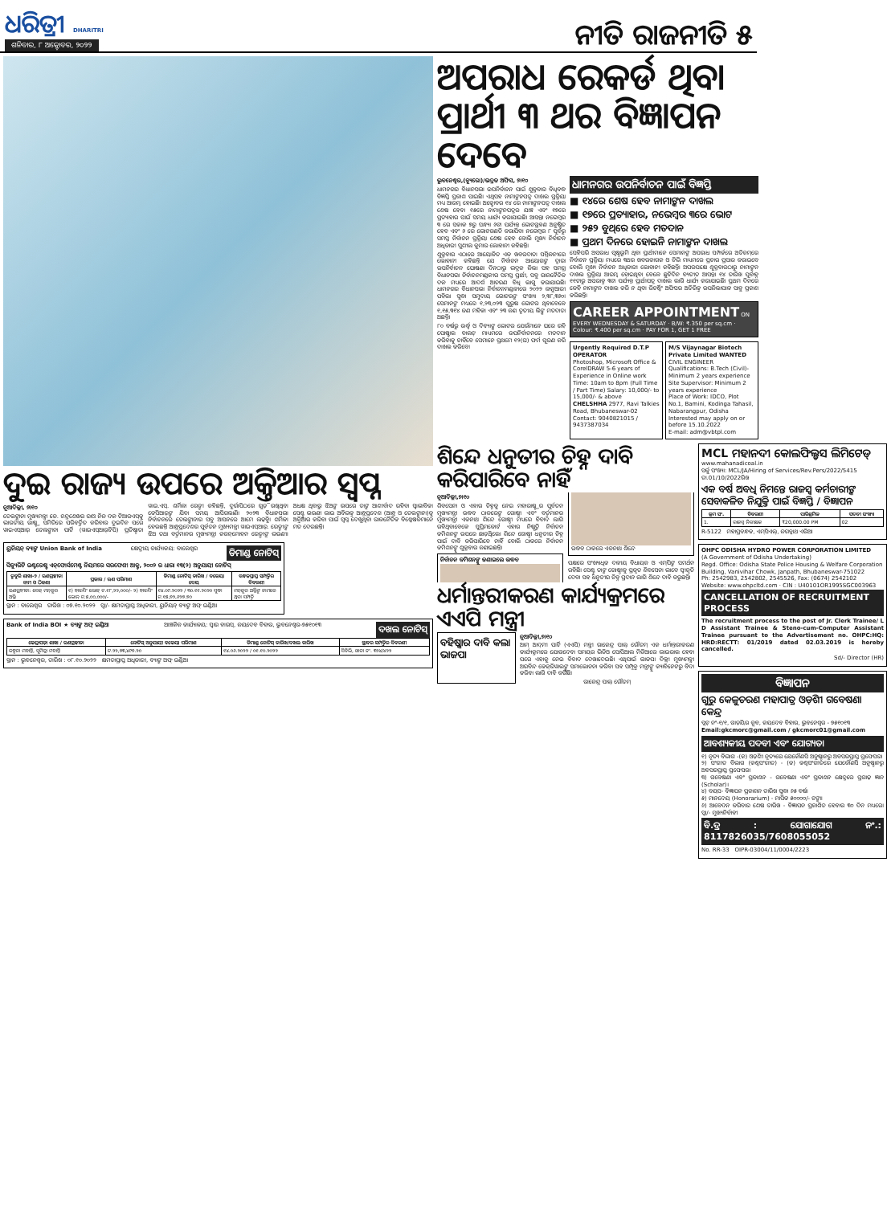ଧରିତ୍ରୀ DHARITRI
ଶନିବାର, ୮ ଅକ୍ଟୋବର, ୨୦୨୨
ନୀତି ରାଜନୀତି ୫
ଦୁଇ ରାଜ୍ୟ ଉପରେ ଅକ୍ତିଆର ସ୍ୱପ୍ନ
ନୂଆଦିଲ୍ଲୀ, ୭।୧୦
ତେଲଙ୍ଗାନା ମୁଖ୍ୟମନ୍ତ୍ରୀ କେ. ଚନ୍ଦ୍ରଶେଖର ରାଓ ନିଜ ଦଳ ଟିଆରଏସ୍‌କୁ ଭାରତୀୟ ରାଷ୍ଟ୍ର ସମିତିରେ ପରିବର୍ତ୍ତିତ କରିବାର ଦୁଇଦିନ ପରେ ୱାଇଏସ୍‌ଆର୍ ତେଲଙ୍ଗାନା ପାର୍ଟି (ୱାଇଏସ୍‌ଆର୍‌ଟିପି) ପ୍ରତିଷ୍ଠାତା ୱାଇ.ଏସ୍. ଶର୍ମିଳା ରେଡ୍ଡୀ କହିଛନ୍ତି, ଦୁର୍ଗାପିଠରେ ଗୁଡ଼ି ରଖିଥିବା କେସିଆର୍‌ଙ୍କ ଯିବା ସମୟ ଆସିଗଲାଣି। ୨୦୨୩ ବିଧାନସଭା ନିର୍ବାଚନରେ ତେଲଙ୍ଗାନାର ସବୁ ଆସନରେ ଆମେ ଲଢ଼ିବୁ। ଶର୍ମିଳା ହେଉଛନ୍ତି ଆନ୍ଧ୍ରପ୍ରଦେଶର ପୂର୍ବତନ ମୁଖ୍ୟମନ୍ତ୍ରୀ ୱାଇଏସ୍‌ଆର୍. ରେଡ୍ଡୀଙ୍କ ଝିଅ ତଥା ବର୍ତ୍ତମାନର ମୁଖ୍ୟମନ୍ତ୍ରୀ ଜଗନ୍‌ମୋହନ ରେଡ୍ଡୀଙ୍କ ଭଉଣୀ। ଅଧକ୍ଷ ଥିବାରୁ ଝିଅଙ୍କ ଉପରେ ତାଙ୍କ ଆଶୀର୍ବାଦ ରହିବା ସ୍ୱାଭାବିକ। ସେଣ୍ଟୁ ଭଉଣୀ ଭାଇ ଅବିଭକ୍ତ ଆନ୍ଧ୍ରପ୍ରଦେଶ (ଆନ୍ଧ୍ର ଓ ତେଲଙ୍ଗାନା)କୁ ଅକ୍ତିଆର କରିବା ପାଇଁ ସ୍ୱପ୍ନ ଦେଖୁଥିବା ରାଜନୈତିକ ବିଶ୍ଳେଷକମାନେ ମତ ଦେଉଛନ୍ତି।
ୟୁନିୟନ୍ ବ୍ୟାଙ୍କ Union Bank of India କ୍ଷେତ୍ରୀୟ କାର୍ଯ୍ୟାଳୟ: ବାଲେଶ୍ୱର ଡିମାଣ୍ଡ ନୋଟିସ୍
ସିକ୍ୟୁରିଟି ଇଣ୍ଟରେଷ୍ଟ ଏନ୍‌ଫୋର୍ସମେଣ୍ଟ ନିୟମରେ ସରଫେଶୀ ଆକ୍ଟ, ୨୦୦୨ ର ଧାରା ୧୩(୨) ଅନୁଯାୟୀ ନୋଟିସ୍
| ତୁବୁରି ଶାଖା-୨ / ଋଣଗ୍ରହୀତା ନାମ ଓ ଠିକଣା | ପ୍ରକାର / ଋଣ ପରିମାଣ | ଡିମାଣ୍ଡ ନୋଟିସ୍ ତାରିଖ / ବକେୟା ଦେୟ | ବନ୍ଧକପ୍ରାପ୍ତ ସମ୍ପତ୍ତିର ବିବରଣୀ |
| --- | --- | --- | --- |
| ଋଣଗ୍ରହୀତା: ସେକ୍ ମନ୍‌ଜୁର ଅଲ୍ଲି | ୧) ହାଉସିଂ ଲୋନ୍ ଟ.୧୮,୨୨,୦୦୦/- ୨) ହାଉସିଂ ଲୋନ୍ ଟ.୫,୦୦,୦୦୦/- | ୧୪.୦୯.୨୦୨୨ / ୩୦.୧୧.୨୦୨୦ ସୁଦ୍ଧା ଟ.୧୫,୭୨,୬୨୭.୭୦ | ମନ୍‌ଜୁର ଅଲ୍ଲିଙ୍କ ନାମରେ ଥିବା ସମ୍ପତ୍ତି |
ସ୍ଥାନ : ବାଲେଶ୍ୱର ତାରିଖ : ୦୭.୧୦.୨୦୨୨ ସ୍ୱା/- କ୍ଷମତାପ୍ରାପ୍ତ ଅଧିକାରୀ, ୟୁନିୟନ୍ ବ୍ୟାଙ୍କ ଅଫ୍ ଇଣ୍ଡିଆ
Bank of India BOI ★ ବ୍ୟାଙ୍କ ଅଫ୍ ଇଣ୍ଡିଆ ଆଞ୍ଚଳିକ କାର୍ଯ୍ୟାଳୟ: ସ୍ୱାର ହାଉସ୍, ଜୟଦେବ ବିହାର, ଭୁବନେଶ୍ୱର-୭୫୧୦୧୩ ଦଖଲ ନୋଟିସ୍
| କେନ୍ଦ୍ରାପଡ଼ା ଶାଖା / ଋଣଗ୍ରହୀତା | ନୋଟିସ୍ ଅନୁଯାୟୀ ବକେୟା ପରିମାଣ | ଡିମାଣ୍ଡ ନୋଟିସ୍ ତାରିଖ/ଦଖଲ ତାରିଖ | ସ୍ଥାବର ସମ୍ପତ୍ତିର ବିବରଣୀ |
| --- | --- | --- | --- |
| କଳ୍ପନା ମହାନ୍ତି, ସୁମିତ୍ରା ମହାନ୍ତି | ଟ.୨୨,୭୩,୪୯୭.୨୦ | ୧୪.୦୬.୨୦୨୨ / ୦୧.୧୦.୨୦୨୨ | ସିବିଲି, ଖାତା ନଂ. ୩୨୪/୪୨୨ |
ସ୍ଥାନ : ଭୁବନେଶ୍ୱର, ତାରିଖ : ୦୮.୧୦.୨୦୨୨ କ୍ଷମତାପ୍ରାପ୍ତ ଅଧିକାରୀ, ବ୍ୟାଙ୍କ ଅଫ୍ ଇଣ୍ଡିଆ
ଅପରାଧ ରେକର୍ଡ ଥିବା ପ୍ରାର୍ଥୀ ୩ ଥର ବିଜ୍ଞାପନ ଦେବେ
ଭୁବନେଶ୍ୱର,(ବ୍ୟୁରୋ)/ଭଦ୍ରକ ଅଫିସ, ୭।୧୦
ଧାମନଗର ବିଧାନସଭା ଉପନିର୍ବାଚନ ପାଇଁ ଶୁକ୍ରବାର ବିଧିବଦ୍ଧ ବିଜ୍ଞପ୍ତି ପ୍ରକାଶ ପାଇଛି। ଏଥିସହ ନାମାଙ୍କନପତ୍ର ଦାଖଲ ପ୍ରକ୍ରିୟା ମଧ୍ୟ ଆରମ୍ଭ ହୋଇଛି। ଅକ୍ଟୋବର ୧୪ ରେ ନାମାଙ୍କନପତ୍ର ଦାଖଲ ଶେଷ ହେବ। ୧୫ରେ ନାମାଙ୍କନପତ୍ରର ଯାଞ୍ଚ ଏବଂ ୧୭ରେ ପ୍ରତ୍ୟାହାର ପାଇଁ ସମୟ ଧାର୍ଯ୍ୟ କରାଯାଇଛି। ଆସନ୍ତା ନଭେମ୍ବର ୩ ରେ ସକାଳ ୭ରୁ ସନ୍ଧ୍ୟା ୬ଟା ପର୍ଯ୍ୟନ୍ତ ଭୋଟଗ୍ରହଣ ଅନୁଷ୍ଠିତ ହେବ ଏବଂ ୬ ରେ ଭୋଟଗଣତି କରାଯିବ। ନଭେମ୍ବର ୮ ପୂର୍ବରୁ ସମସ୍ତ ନିର୍ବାଚନ ପ୍ରକ୍ରିୟା ଶେଷ ହେବ ବୋଲି ମୁଖ୍ୟ ନିର୍ବାଚନ ଅଧିକାରୀ ସୁଶୀଲ କୁମାର ଲୋହାନୀ କହିଛନ୍ତି।
ଶୁକ୍ରବାର ଏଠାରେ ଆୟୋଜିତ ଏକ ଖବରଦାତା ସମ୍ମିଳନୀରେ ଲୋହାନୀ କହିଛନ୍ତି ଯେ ନିର୍ବାଚନ ଆୟୋଗଙ୍କ ଦ୍ୱାରା ଉପନିର୍ବାଚନ ଘୋଷଣା ଦିନଠାରୁ ଭଦ୍ରକ ଜିଲା ସହ ସମଗ୍ର ବିଧାନସଭା ନିର୍ବାଚନମଣ୍ଡଳୀର ସମସ୍ତ ପ୍ରାର୍ଥୀ, ସବୁ ରାଜନୈତିକ ଦଳ ମଧ୍ୟରେ ଆଦର୍ଶ ଆଚରଣ ବିଧି ଲାଗୁ କରାଯାଇଛି। ଧାମନଗର ବିଧାନସଭା ନିର୍ବାଚନମଣ୍ଡଳୀରେ ୨୦୨୨ ଜାନୁଆରୀ ପହିଲା ସୁଦ୍ଧା ସମୁଦାୟ ଭୋଟରଙ୍କ ସଂଖ୍ୟା ୨,୩୮,୩୬୦। ସେମାନଙ୍କ ମଧ୍ୟରେ ୧,୨୩,୦୨୩ ପୁରୁଷ ଭୋଟର ଥିବାବେଳେ ୧,୧୫,୩୧୪ ଜଣ ମହିଳା ଏବଂ ୨୩ ଜଣ ତୃତୀୟ ଲିଙ୍ଗ ମତଦାତା ଅଛନ୍ତି।
୮୦ ବର୍ଷରୁ ଊର୍ଦ୍ଧ୍ୱ ଓ ଦିବ୍ୟାଙ୍ଗ ଭୋଟର ଯେଉଁମାନେ ଘରେ ରହି ପୋଷ୍ଟାଲ ବାଲଟ୍ ମାଧ୍ୟମରେ ଉପନିର୍ବାଚନରେ ମତଦାନ କରିବାକୁ ଚାହିଁବେ ସେମାନେ ପ୍ରଥମେ ୧୨(ଘ) ଫର୍ମ ପୂରଣ କରି ଦାଖଲ କରିବେ।
ଧାମନଗର ଉପନିର୍ବାଚନ ପାଇଁ ବିଜ୍ଞପ୍ତି
■ ୧୪ରେ ଶେଷ ହେବ ନାମାଙ୍କନ ଦାଖଲ
■ ୧୭ରେ ପ୍ରତ୍ୟାହାର, ନଭେମ୍ବର ୩ରେ ଭୋଟ
■ ୨୫୨ ବୁଥ୍‌ରେ ହେବ ମତଦାନ
■ ପ୍ରଥମ ଦିନରେ ହୋଇନି ନାମାଙ୍କନ ଦାଖଲ
ସେହିପରି ଅପରାଧ ପୃଷ୍ଠଭୂମି ଥିବା ପ୍ରାର୍ଥୀମାନେ ସେମାନଙ୍କ ଅପରାଧ ସମ୍ପର୍କରେ ଅତିକମ୍‌ରେ ନିର୍ବାଚନ ପ୍ରକ୍ରିୟା ମଧ୍ୟରେ ୩ଥର ଖବରକାଗଜ ଓ ଟିଭି ମାଧ୍ୟମରେ ପ୍ରଚାର ପ୍ରସାର କରାଇବେ ବୋଲି ମୁଖ୍ୟ ନିର୍ବାଚନ ଅଧିକାରୀ ଲୋହାନୀ କହିଛନ୍ତି। ଅପରପକ୍ଷେ ଶୁକ୍ରବାରଠାରୁ ନାମାଙ୍କନ ଦାଖଲ ପ୍ରକ୍ରିୟା ଆରମ୍ଭ ହୋଇଥିବା ବେଳେ ଛୁଟିଦିନ ବ୍ୟତୀତ ଆସନ୍ତା ୧୪ ତାରିଖ ପୂର୍ବାହ୍ନ ୧୧ଟାରୁ ଅପରାହ୍ନ ୩ଟା ପର୍ଯ୍ୟନ୍ତ ପ୍ରାର୍ଥୀପତ୍ର ଦାଖଲ ଲାଗି ଧାର୍ଯ୍ୟ କରାଯାଇଛି। ପ୍ରଥମ ଦିନରେ କେହି ନାମାଙ୍କନ ଦାଖଲ କରି ନ ଥିବା ରିଟର୍ଣ୍ଣିଂ ଅଫିସର ଅତିରିକ୍ତ ଉପଜିଲାପାଳ ସାହୁ ପ୍ରକାଶ କରିଛନ୍ତି।
CAREER APPOINTMENT ON EVERY WEDNESDAY & SATURDAY · B/W: ₹.350 per sq.cm · Colour: ₹.400 per sq.cm · PAY FOR 1, GET 1 FREE
Urgently Required D.T.P OPERATOR
Photoshop, Microsoft Office & CorelDRAW 5-6 years of Experience in Online work
Time: 10am to 8pm (Full Time / Part Time) Salary: 10,000/- to 15,000/- & above
CHELSHHA 2977, Ravi Talkies Road, Bhubaneswar-02
Contact: 9040821015 / 9437387034
M/S Vijaynagar Biotech Private Limited WANTED
CIVIL ENGINEER
Qualifications: B.Tech (Civil)-Minimum 2 years experience
Site Supervisor: Minimum 2 years experience
Place of Work: IDCO, Plot No.1, Bamini, Kodinga Tahasil, Nabarangpur, Odisha
Interested may apply on or before 15.10.2022
E-mail: adm@vbtpl.com
ଶିନ୍ଦେ ଧନୁତୀର ଚିହ୍ନ ଦାବି କରିପାରିବେ ନାହିଁ
ନୂଆଦିଲ୍ଲୀ,୭।୧୦
ଶିବସେନା ଓ ଏହାର ଚିହ୍ନକୁ ନେଇ ମହାରାଷ୍ଟ୍ରର ପୂର୍ବତନ ମୁଖ୍ୟମନ୍ତ୍ରୀ ଉଦ୍ଧବ ଠାକରେଙ୍କ ଗୋଷ୍ଠୀ ଏବଂ ବର୍ତ୍ତମାନର ମୁଖ୍ୟମନ୍ତ୍ରୀ ଏକନାଥ ଶିନ୍ଦେ ଗୋଷ୍ଠୀ ମଧ୍ୟରେ ବିବାଦ ଲାଗି ରହିଥିବାବେଳେ ସୁପ୍ରିମକୋର୍ଟ ଏହାର ନିଷ୍ପତ୍ତି ନିର୍ବାଚନ କମିଶନଙ୍କ ଉପରେ ଛାଡ଼ିଥିଲେ। ଶିନ୍ଦେ ଗୋଷ୍ଠୀ ଧନୁତୀର ଚିହ୍ନ ପାଇଁ ଦାବି କରିପାରିବେ ନାହିଁ ବୋଲି ଠାକରେ ନିର୍ବାଚନ କମିଶନଙ୍କୁ ଶୁକ୍ରବାର ଜଣାଇଛନ୍ତି।
ନିର୍ବାଚନ କମିଶନଙ୍କୁ ଜଣାଇଲେ ଉଦ୍ଧବ
ଉଦ୍ଧବ ଠାକରେ ଏକନାଥ ଶିନ୍ଦେ
ପକ୍ଷରେ ସଂଖ୍ୟାଧିକ ଦଳୀୟ ବିଧାୟକ ଓ ଏମ୍‌ପିଙ୍କ ସମର୍ଥନ ରହିଛି। ସେଣ୍ଟୁ ତାଙ୍କ ଗୋଷ୍ଠୀକୁ ପ୍ରକୃତ ଶିବସେନା ଭାବେ ସ୍ୱୀକୃତି ଦେବା ସହ ଧନୁତୀର ଚିହ୍ନ ପ୍ରଦାନ ଲାଗି ଶିନ୍ଦେ ଦାବି କରୁଛନ୍ତି।
ଧର୍ମାନ୍ତରୀକରଣ କାର୍ଯ୍ୟକ୍ରମରେ ଏଏପି ମନ୍ତ୍ରୀ
ବହିଷ୍କାର ଦାବି କଲା ଭାଜପା
ନୂଆଦିଲ୍ଲୀ,୭।୧୦
ଆମ୍ ଆଦ୍‌ମୀ ପାର୍ଟି (ଏଏପି) ମନ୍ତ୍ରୀ ରାଜେନ୍ଦ୍ର ପାଲ୍ ଗୌତମ୍ ଏକ ଧର୍ମାନ୍ତରୀକରଣ କାର୍ଯ୍ୟକ୍ରମରେ ଯୋଗଦେବା ସମୟର ଭିଡିଓ ସୋସିଆଲ ମିଡିଆରେ ଭାଇରାଲ ହେବା ପରେ ଏହାକୁ ନେଇ ବିବାଦ ଦେଖାଦେଇଛି। ଏଥିପାଇଁ ଭାଜପା ଦିଲ୍ଲୀ ମୁଖ୍ୟମନ୍ତ୍ରୀ ଅରବିନ୍ଦ କେଜ୍‌ରିୱାଲଙ୍କୁ ସମାଲୋଚନା କରିବା ସହ ସମ୍ପୃକ୍ତ ମନ୍ତ୍ରୀଙ୍କୁ କ୍ୟାବିନେଟରୁ ବିଦା କରିବା ଲାଗି ଦାବି କରିଛି।
ରାଜେନ୍ଦ୍ର ପାଲ୍ ଗୌତମ୍
MCL ମହାନଦୀ କୋଲଫିଲ୍ଡସ ଲିମିଟେଡ୍
www.mahanadicoal.in
ସର୍କୁ ସଂଖ୍ୟା: MCL/JA/Hiring of Services/Rev.Pers/2022/5415 ତା.01/10/2022ରିଖ
ଏକ ବର୍ଷ ଅବଧି ନିମନ୍ତେ ରାଜସ୍ୱ କର୍ମଚାରୀଙ୍କ ସେବାକଳିତ ନିଯୁକ୍ତି ପାଇଁ ବିଜ୍ଞପ୍ତି / ବିଜ୍ଞାପନ
| କ୍ରମ ସଂ. | ବିବରଣୀ | ପାରିଶ୍ରମିକ | ପଦବୀ ସଂଖ୍ୟା |
| --- | --- | --- | --- |
| 1. | ରାଜସ୍ୱ ନିରୀକ୍ଷକ | ₹20,000.00 PM | 02 |
R-5122 ମହାପ୍ରବନ୍ଧକ, ଏମ୍‌ସିଏଲ୍, ଜଗନ୍ନାଥ ଏରିଆ
OHPC ODISHA HYDRO POWER CORPORATION LIMITED
(A Government of Odisha Undertaking)
Regd. Office: Odisha State Police Housing & Welfare Corporation Building, Vanivihar Chowk, Janpath, Bhubaneswar-751022
Ph: 2542983, 2542802, 2545526, Fax: (0674) 2542102
Website: www.ohpcltd.com · CIN : U40101OR1995SGC003963
CANCELLATION OF RECRUITMENT PROCESS
The recruitment process to the post of Jr. Clerk Trainee/ L D Assistant Trainee & Steno-cum-Computer Assistant Trainee pursuant to the Advertisement no. OHPC:HQ: HRD:RECTT: 01/2019 dated 02.03.2019 is hereby cancelled.
Sd/- Director (HR)
ବିଜ୍ଞାପନ
ଗୁରୁ କେଳୁଚରଣ ମହାପାତ୍ର ଓଡ଼ିଶୀ ଗବେଷଣା କେନ୍ଦ୍ର
ପ୍ଲଟ୍ ନଂ-୧/୧, ଗାଡ଼ିୟର କ୍ଲବ, ଜୟଦେବ ବିହାର, ଭୁବନେଶ୍ୱର - ୭୫୧୦୧୩
Email:gkcmorc@gmail.com / gkcmorc01@gmail.com
ଆବଶ୍ୟକୀୟ ପଦବୀ ଏବଂ ଯୋଗ୍ୟତା
୧) ନୃତ୍ୟ ବିଭାଗ -(କ) ଓଡ଼ିଶୀ ନୃତ୍ୟରେ ଯେକୌଣସି ଅନୁଷ୍ଠାନରୁ ଅବସରପ୍ରାପ୍ତ ପ୍ରଫେସର।
୨) ସଂଗୀତ ବିଭାଗ (କଣ୍ଠସଂଗୀତ) - (କ) କଣ୍ଠସଂଗୀତରେ ଯେକୌଣସି ଅନୁଷ୍ଠାନରୁ ଅବସରପ୍ରାପ୍ତ ପ୍ରଫେସର।
୩) ଗବେଷଣା ଏବଂ ପ୍ରକାଶନ - ଗବେଷଣା ଏବଂ ପ୍ରକାଶନ କ୍ଷେତ୍ରରେ ପ୍ରଗାଢ଼ ଜ୍ଞାନ (Scholar)।
୪) ବୟସ- ବିଜ୍ଞାପନ ପ୍ରକାଶନ ତାରିଖ ସୁଦ୍ଧା ୬୫ ବର୍ଷ।
୫) ମାନଦେୟ (Honorarium) - ମାସିକ ୫୦୦୦୦/- ଟଙ୍କା।
୬) ଆବେଦନ କରିବାର ଶେଷ ତାରିଖ - ବିଜ୍ଞାପନ ପ୍ରକାଶିତ ହେବାର ୩୦ ଦିନ ମଧ୍ୟରେ। ସ୍ୱା/- ମୁଖ୍ୟନିର୍ବାହୀ
ବି.ଦ୍ର : ଯୋଗାଯୋଗ ନଂ.: 8117826035/7608055052
No. RR-33 OIPR-03004/11/0004/2223